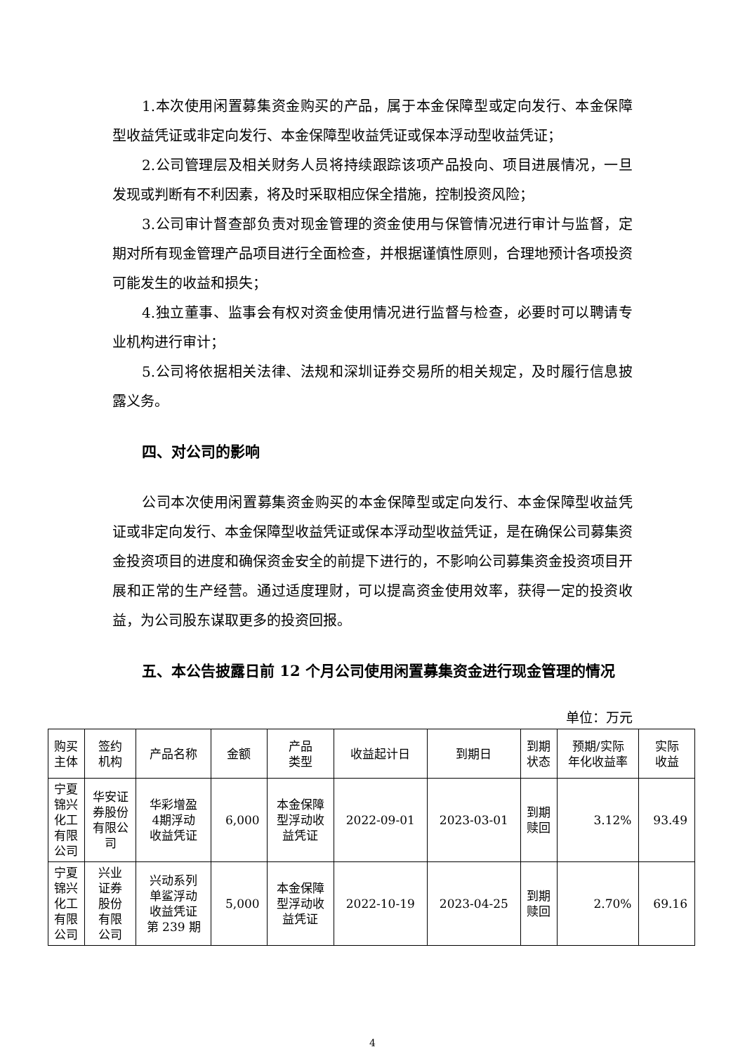1.本次使用闲置募集资金购买的产品，属于本金保障型或定向发行、本金保障型收益凭证或非定向发行、本金保障型收益凭证或保本浮动型收益凭证；
2.公司管理层及相关财务人员将持续跟踪该项产品投向、项目进展情况，一旦发现或判断有不利因素，将及时采取相应保全措施，控制投资风险；
3.公司审计督查部负责对现金管理的资金使用与保管情况进行审计与监督，定期对所有现金管理产品项目进行全面检查，并根据谨慎性原则，合理地预计各项投资可能发生的收益和损失；
4.独立董事、监事会有权对资金使用情况进行监督与检查，必要时可以聘请专业机构进行审计；
5.公司将依据相关法律、法规和深圳证券交易所的相关规定，及时履行信息披露义务。
四、对公司的影响
公司本次使用闲置募集资金购买的本金保障型或定向发行、本金保障型收益凭证或非定向发行、本金保障型收益凭证或保本浮动型收益凭证，是在确保公司募集资金投资项目的进度和确保资金安全的前提下进行的，不影响公司募集资金投资项目开展和正常的生产经营。通过适度理财，可以提高资金使用效率，获得一定的投资收益，为公司股东谋取更多的投资回报。
五、本公告披露日前 12 个月公司使用闲置募集资金进行现金管理的情况
单位：万元
| 购买 主体 | 签约 机构 | 产品名称 | 金额 | 产品 类型 | 收益起计日 | 到期日 | 到期 状态 | 预期/实际 年化收益率 | 实际 收益 |
| --- | --- | --- | --- | --- | --- | --- | --- | --- | --- |
| 宁夏 锦兴 化工 有限 公司 | 华安证 券股份 有限公 司 | 华彩增盈 4期浮动 收益凭证 | 6,000 | 本金保障 型浮动收 益凭证 | 2022-09-01 | 2023-03-01 | 到期 赎回 | 3.12% | 93.49 |
| 宁夏 锦兴 化工 有限 公司 | 兴业 证券 股份 有限 公司 | 兴动系列 单鲨浮动 收益凭证 第 239 期 | 5,000 | 本金保障 型浮动收 益凭证 | 2022-10-19 | 2023-04-25 | 到期 赎回 | 2.70% | 69.16 |
4